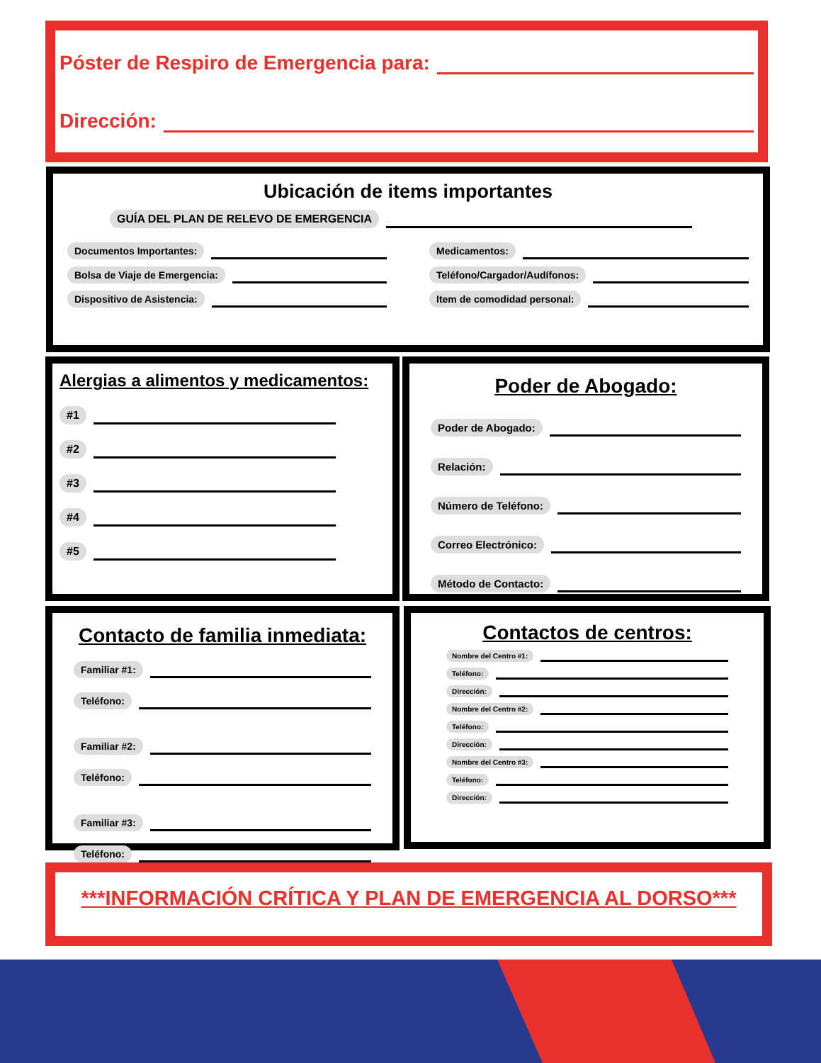Póster de Respiro de Emergencia para:
Dirección:
Ubicación de items importantes
GUÍA DEL PLAN DE RELEVO DE EMERGENCIA
Documentos Importantes:
Bolsa de Viaje de Emergencia:
Dispositivo de Asistencia:
Medicamentos:
Teléfono/Cargador/Audífonos:
Item de comodidad personal:
Alergias a alimentos y medicamentos:
#1
#2
#3
#4
#5
Poder de Abogado:
Poder de Abogado:
Relación:
Número de Teléfono:
Correo Electrónico:
Método de Contacto:
Contacto de familia inmediata:
Familiar #1:
Teléfono:
Familiar #2:
Teléfono:
Familiar #3:
Teléfono:
Contactos de centros:
Nombre del Centro #1:
Teléfono:
Dirección:
Nombre del Centro #2:
Teléfono:
Dirección:
Nombre del Centro #3:
Teléfono:
Dirección:
***INFORMACIÓN CRÍTICA Y PLAN DE EMERGENCIA AL DORSO***